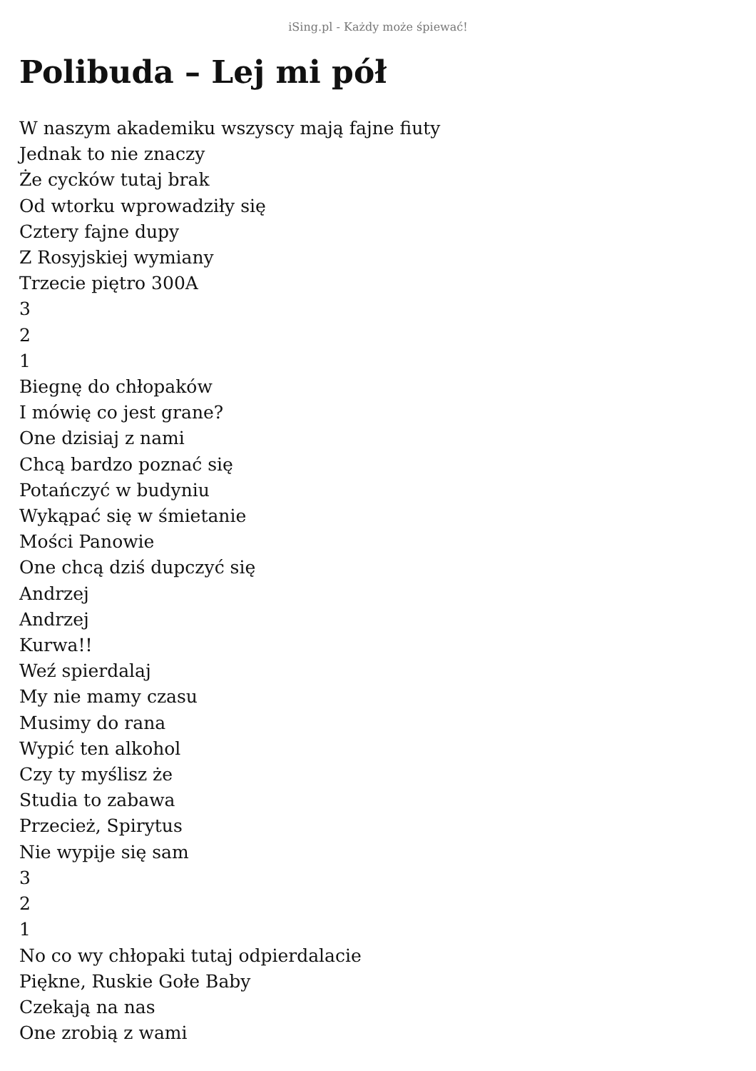iSing.pl - Każdy może śpiewać!
Polibuda – Lej mi pół
W naszym akademiku wszyscy mają fajne fiuty
Jednak to nie znaczy
Że cycków tutaj brak
Od wtorku wprowadziły się
Cztery fajne dupy
Z Rosyjskiej wymiany
Trzecie piętro 300A
3
2
1
Biegnę do chłopaków
I mówię co jest grane?
One dzisiaj z nami
Chcą bardzo poznać się
Potańczyć w budyniu
Wykąpać się w śmietanie
Mości Panowie
One chcą dziś dupczyć się
Andrzej
Andrzej
Kurwa!!
Weź spierdalaj
My nie mamy czasu
Musimy do rana
Wypić ten alkohol
Czy ty myślisz że
Studia to zabawa
Przecież, Spirytus
Nie wypije się sam
3
2
1
No co wy chłopaki tutaj odpierdalacie
Piękne, Ruskie Gołe Baby
Czekają na nas
One zrobią z wami